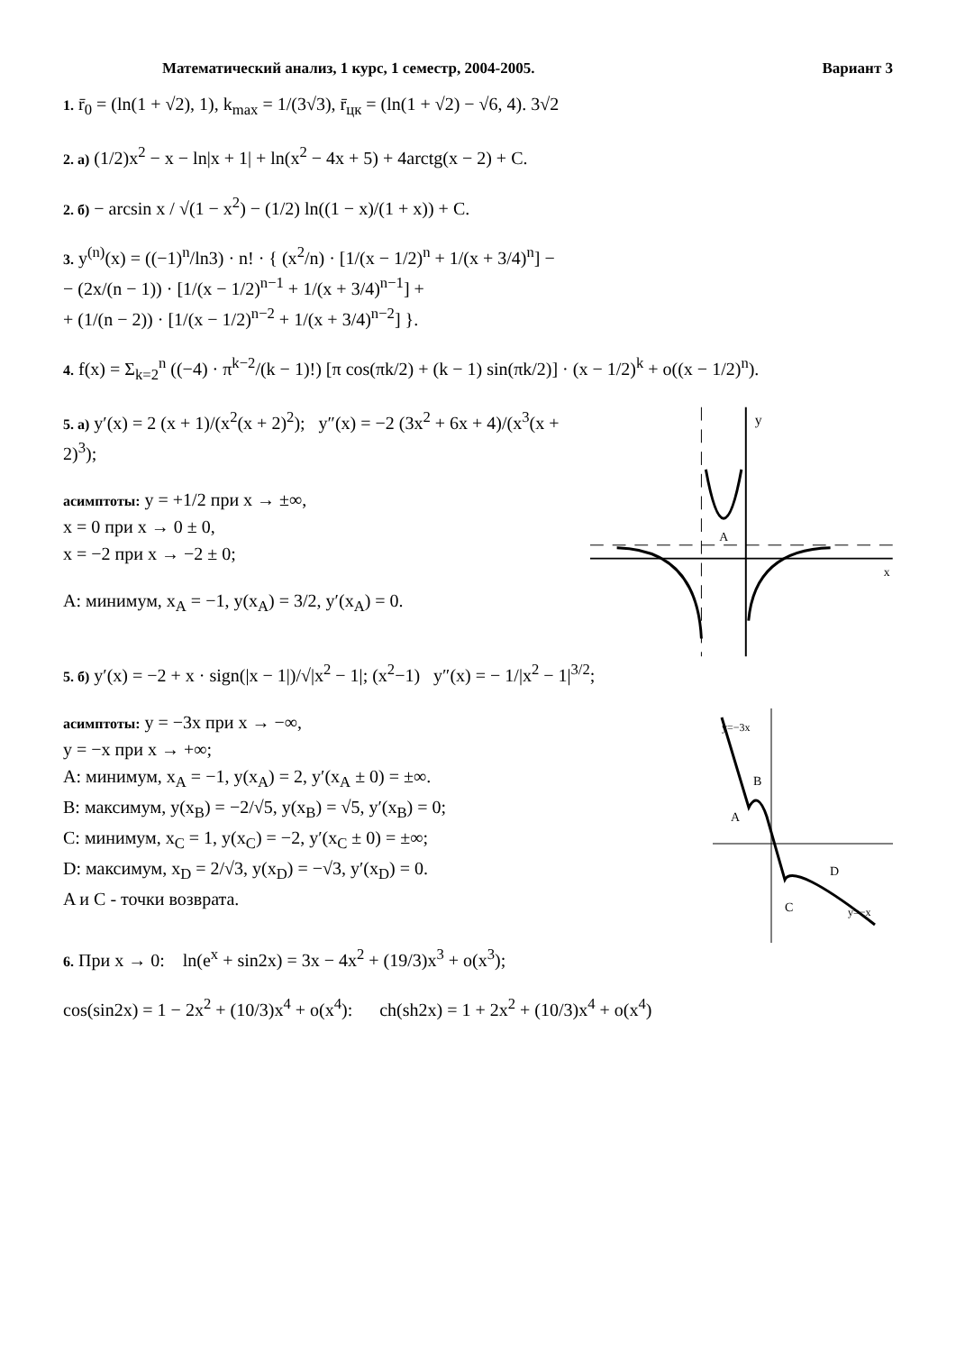Математический анализ, 1 курс, 1 семестр, 2004-2005. Вариант 3
1. r̄<sub>0</sub> = (ln(1 + √2), 1), k<sub>max</sub> = 1/(3√3), r̄<sub>цк</sub> = (ln(1 + √2) − √6, 4). 3√2
2. а) (1/2)x<sup>2</sup> − x − ln|x + 1| + ln(x<sup>2</sup> − 4x + 5) + 4arctg(x − 2) + C.
2. б) − arcsin x / √(1 − x<sup>2</sup>) − (1/2) ln((1 − x)/(1 + x)) + C.
3. y<sup>(n)</sup>(x) = ((−1)<sup>n</sup>/ln3) · n! · { (x<sup>2</sup>/n) · [1/(x − 1/2)<sup>n</sup> + 1/(x + 3/4)<sup>n</sup>] −
− (2x/(n − 1)) · [1/(x − 1/2)<sup>n−1</sup> + 1/(x + 3/4)<sup>n−1</sup>] +
+ (1/(n − 2)) · [1/(x − 1/2)<sup>n−2</sup> + 1/(x + 3/4)<sup>n−2</sup>] }.
4. f(x) = Σ<sub>k=2</sub><sup>n</sup> ((−4) · π<sup>k−2</sup>/(k − 1)!) [π cos(πk/2) + (k − 1) sin(πk/2)] · (x − 1/2)<sup>k</sup> + o((x − 1/2)<sup>n</sup>).
5. а) y′(x) = 2 (x + 1)/(x<sup>2</sup>(x + 2)<sup>2</sup>); y″(x) = −2 (3x<sup>2</sup> + 6x + 4)/(x<sup>3</sup>(x + 2)<sup>3</sup>);
асимптоты: y = +1/2 при x → ±∞,
x = 0 при x → 0 ± 0,
x = −2 при x → −2 ± 0;
A: минимум, x<sub>A</sub> = −1, y(x<sub>A</sub>) = 3/2, y′(x<sub>A</sub>) = 0.
y
A
x
5. б) y′(x) = −2 + x · sign(|x − 1|)/√|x<sup>2</sup> − 1|; (x<sup>2</sup>−1) y″(x) = − 1/|x<sup>2</sup> − 1|<sup>3/2</sup>;
асимптоты: y = −3x при x → −∞,
y = −x при x → +∞;
A: минимум, x<sub>A</sub> = −1, y(x<sub>A</sub>) = 2, y′(x<sub>A</sub> ± 0) = ±∞.
B: максимум, y(x<sub>B</sub>) = −2/√5, y(x<sub>B</sub>) = √5, y′(x<sub>B</sub>) = 0;
C: минимум, x<sub>C</sub> = 1, y(x<sub>C</sub>) = −2, y′(x<sub>C</sub> ± 0) = ±∞;
D: максимум, x<sub>D</sub> = 2/√3, y(x<sub>D</sub>) = −√3, y′(x<sub>D</sub>) = 0.
A и C - точки возврата.
B
A
D
C
y=−3x
y=−x
6. При x → 0: ln(e<sup>x</sup> + sin2x) = 3x − 4x<sup>2</sup> + (19/3)x<sup>3</sup> + o(x<sup>3</sup>);
cos(sin2x) = 1 − 2x<sup>2</sup> + (10/3)x<sup>4</sup> + o(x<sup>4</sup>): ch(sh2x) = 1 + 2x<sup>2</sup> + (10/3)x<sup>4</sup> + o(x<sup>4</sup>)